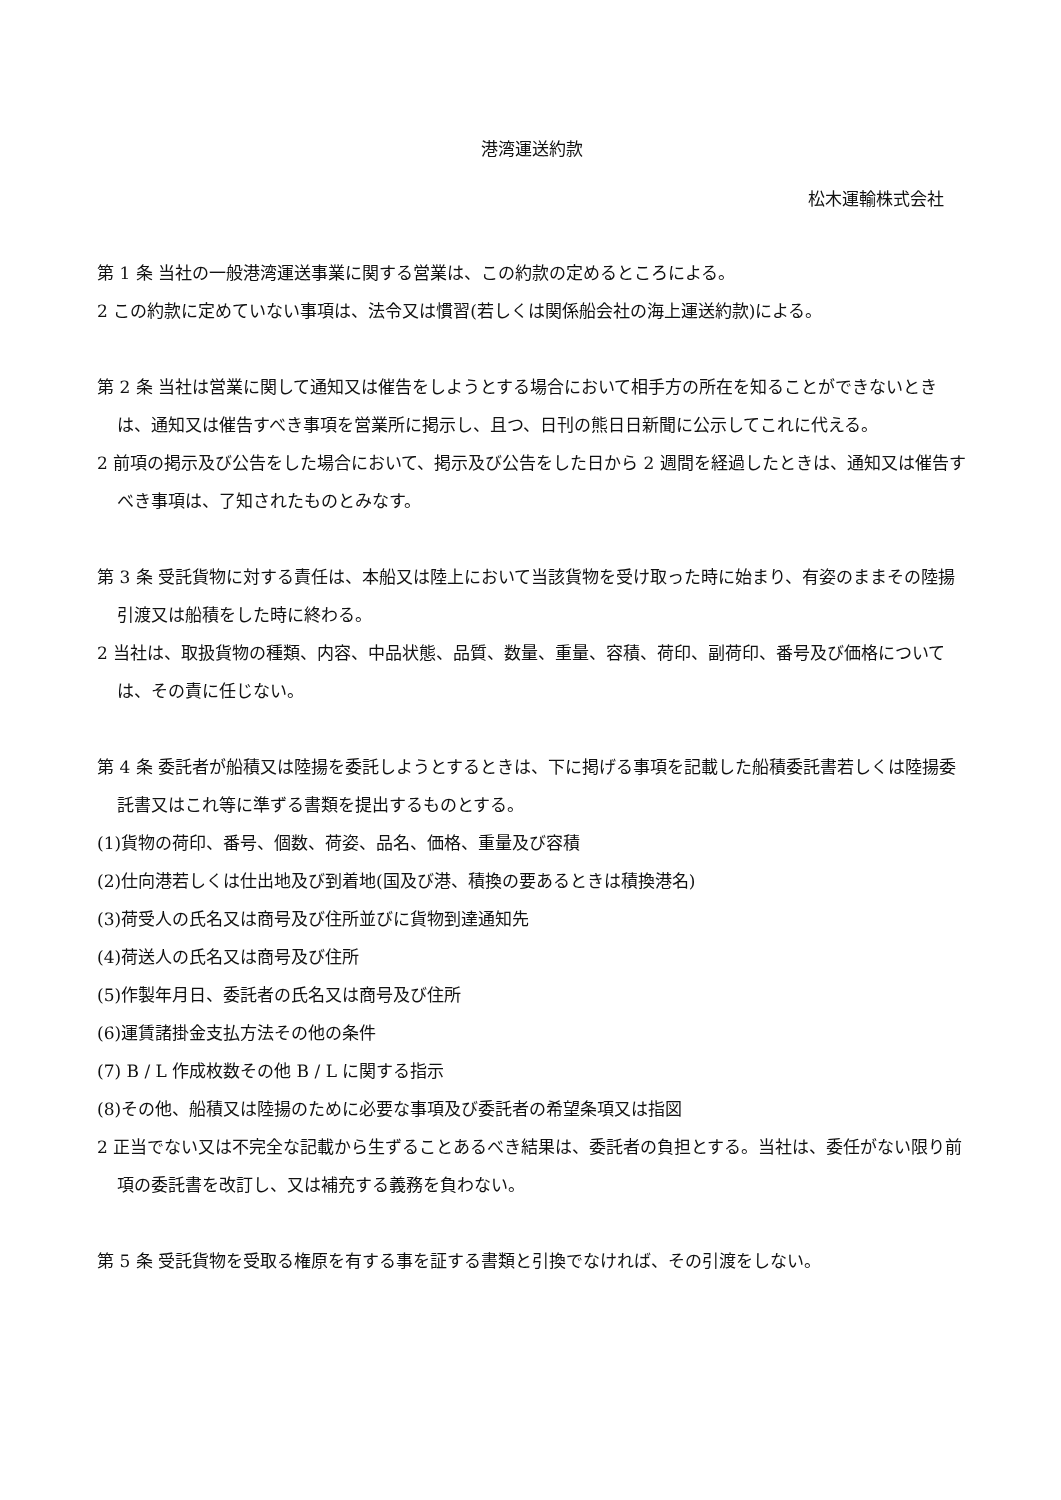港湾運送約款
松木運輸株式会社
第 1 条 当社の一般港湾運送事業に関する営業は、この約款の定めるところによる。
2 この約款に定めていない事項は、法令又は慣習(若しくは関係船会社の海上運送約款)による。
第 2 条 当社は営業に関して通知又は催告をしようとする場合において相手方の所在を知ることができないときは、通知又は催告すべき事項を営業所に掲示し、且つ、日刊の熊日日新聞に公示してこれに代える。
2 前項の掲示及び公告をした場合において、掲示及び公告をした日から 2 週間を経過したときは、通知又は催告すべき事項は、了知されたものとみなす。
第 3 条 受託貨物に対する責任は、本船又は陸上において当該貨物を受け取った時に始まり、有姿のままその陸揚引渡又は船積をした時に終わる。
2 当社は、取扱貨物の種類、内容、中品状態、品質、数量、重量、容積、荷印、副荷印、番号及び価格については、その責に任じない。
第 4 条 委託者が船積又は陸揚を委託しようとするときは、下に掲げる事項を記載した船積委託書若しくは陸揚委託書又はこれ等に準ずる書類を提出するものとする。
(1)貨物の荷印、番号、個数、荷姿、品名、価格、重量及び容積
(2)仕向港若しくは仕出地及び到着地(国及び港、積換の要あるときは積換港名)
(3)荷受人の氏名又は商号及び住所並びに貨物到達通知先
(4)荷送人の氏名又は商号及び住所
(5)作製年月日、委託者の氏名又は商号及び住所
(6)運賃諸掛金支払方法その他の条件
(7) B / L 作成枚数その他 B / L に関する指示
(8)その他、船積又は陸揚のために必要な事項及び委託者の希望条項又は指図
2 正当でない又は不完全な記載から生ずることあるべき結果は、委託者の負担とする。当社は、委任がない限り前項の委託書を改訂し、又は補充する義務を負わない。
第 5 条 受託貨物を受取る権原を有する事を証する書類と引換でなければ、その引渡をしない。